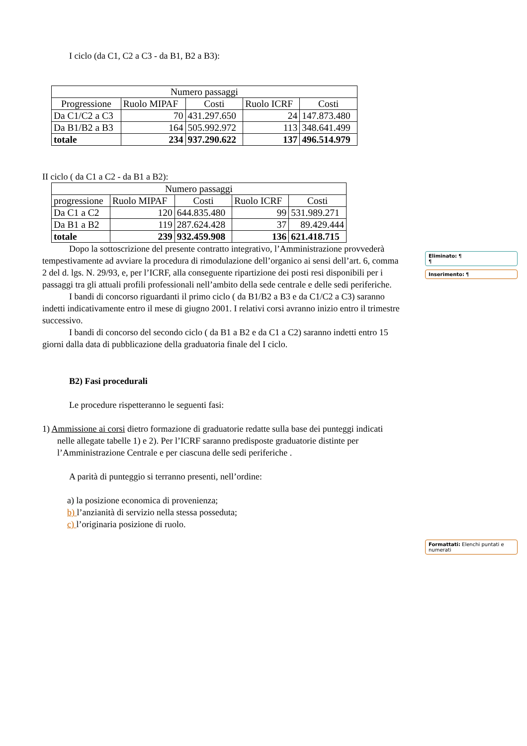I ciclo (da C1, C2 a C3 - da B1, B2 a B3):
| Numero passaggi | | | | |
| Progressione | Ruolo MIPAF | Costi | Ruolo ICRF | Costi |
| Da C1/C2 a C3 | 70 | 431.297.650 | 24 | 147.873.480 |
| Da B1/B2 a B3 | 164 | 505.992.972 | 113 | 348.641.499 |
| totale | 234 | 937.290.622 | 137 | 496.514.979 |
II ciclo ( da C1 a C2 - da B1 a B2):
| Numero passaggi | | | | |
| progressione | Ruolo MIPAF | Costi | Ruolo ICRF | Costi |
| Da C1 a C2 | 120 | 644.835.480 | 99 | 531.989.271 |
| Da B1 a B2 | 119 | 287.624.428 | 37 | 89.429.444 |
| totale | 239 | 932.459.908 | 136 | 621.418.715 |
Dopo la sottoscrizione del presente contratto integrativo, l’Amministrazione provvederà tempestivamente ad avviare la procedura di rimodulazione dell’organico ai sensi dell’art. 6, comma 2 del d. lgs. N. 29/93, e, per l’ICRF, alla conseguente ripartizione dei posti resi disponibili per i passaggi tra gli attuali profili professionali nell’ambito della sede centrale e delle sedi periferiche.
I bandi di concorso riguardanti il primo ciclo ( da B1/B2 a B3 e da C1/C2 a C3) saranno indetti indicativamente entro il mese di giugno 2001. I relativi corsi avranno inizio entro il trimestre successivo.
I bandi di concorso del secondo ciclo ( da B1 a B2 e da C1 a C2) saranno indetti entro 15 giorni dalla data di pubblicazione della graduatoria finale del I ciclo.
B2) Fasi procedurali
Le procedure rispetteranno le seguenti fasi:
1) Ammissione ai corsi dietro formazione di graduatorie redatte sulla base dei punteggi indicati nelle allegate tabelle 1) e 2). Per l’ICRF saranno predisposte graduatorie distinte per l’Amministrazione Centrale e per ciascuna delle sedi periferiche .
A parità di punteggio si terranno presenti, nell’ordine:
a) la posizione economica di provenienza;
b) l’anzianità di servizio nella stessa posseduta;
c) l’originaria posizione di ruolo.
Eliminato: ¶
¶
Inserimento: ¶
Formattati: Elenchi puntati e numerati